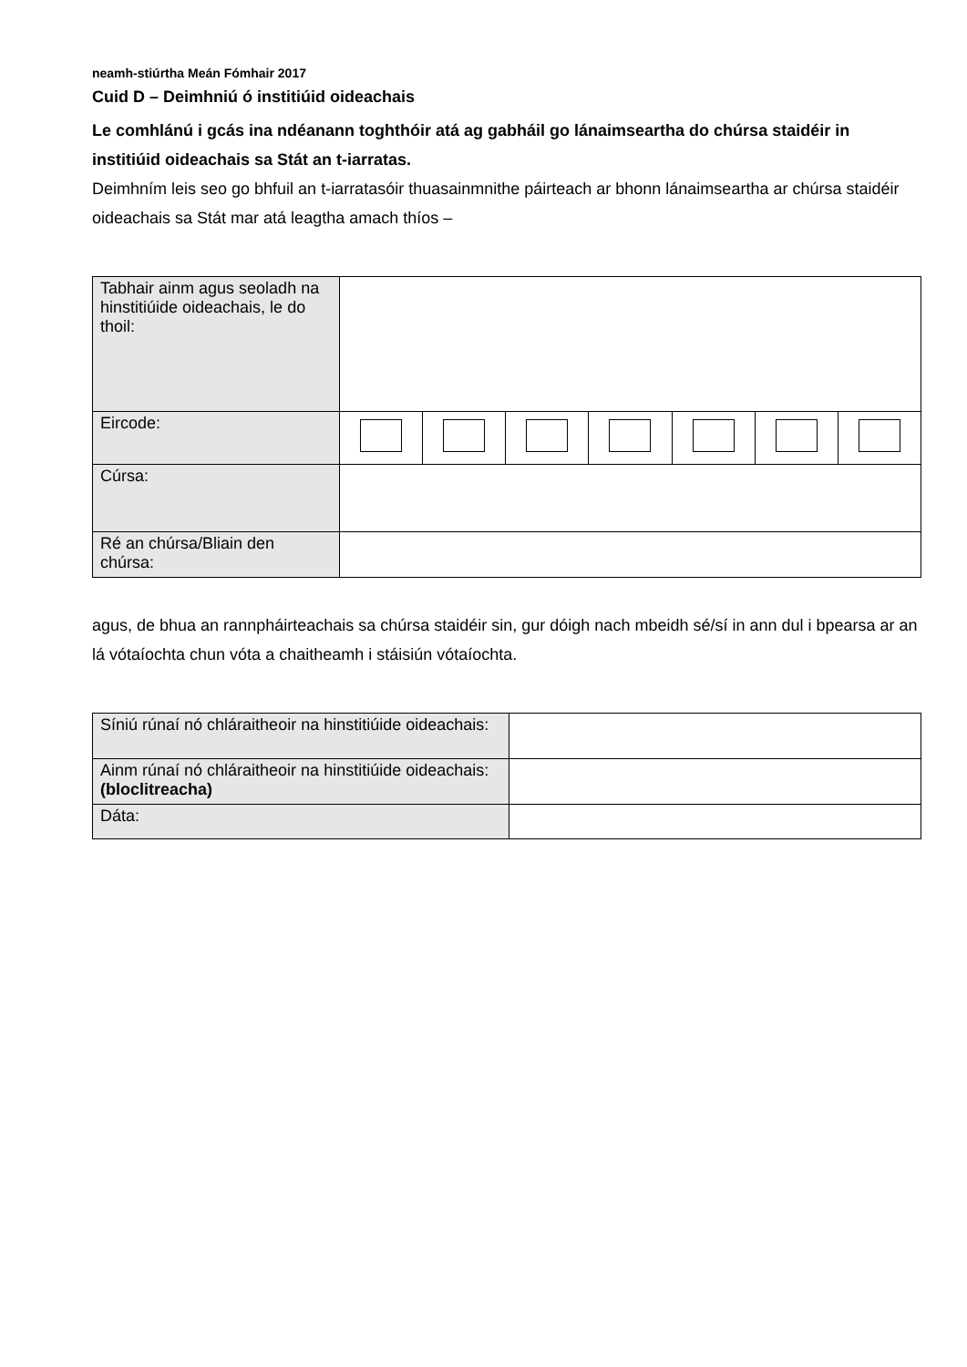neamh-stiúrtha Meán Fómhair 2017
Cuid D – Deimhniú ó institiúid oideachais
Le comhlánú i gcás ina ndéanann toghthóir atá ag gabháil go lánaimseartha do chúrsa staidéir in institiúid oideachais sa Stát an t-iarratas.
Deimhním leis seo go bhfuil an t-iarratasóir thuasainmnithe páirteach ar bhonn lánaimseartha ar chúrsa staidéir oideachais sa Stát mar atá leagtha amach thíos –
| Tabhair ainm agus seoladh na hinstitiúide oideachais, le do thoil: | | | | | | | |
| Eircode: | | | | | | | |
| Cúrsa: | | | | | | | |
| Ré an chúrsa/Bliain den chúrsa: | | | | | | | |
agus, de bhua an rannpháirteachais sa chúrsa staidéir sin, gur dóigh nach mbeidh sé/sí in ann dul i bpearsa ar an lá vótaíochta chun vóta a chaitheamh i stáisiún vótaíochta.
| Síniú rúnaí nó chláraitheoir na hinstitiúide oideachais: | |
| Ainm rúnaí nó chláraitheoir na hinstitiúide oideachais: (bloclitreacha) | |
| Dáta: | |